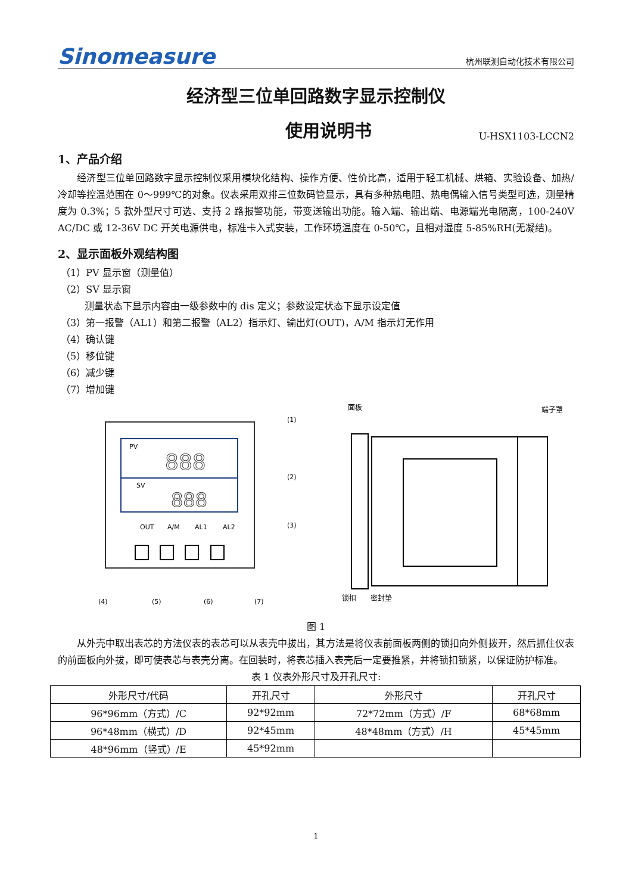Sinomeasure 杭州联测自动化技术有限公司
经济型三位单回路数字显示控制仪
使用说明书 U-HSX1103-LCCN2
1、产品介绍
经济型三位单回路数字显示控制仪采用模块化结构、操作方便、性价比高，适用于轻工机械、烘箱、实验设备、加热/冷却等控温范围在 0～999℃的对象。仪表采用双排三位数码管显示，具有多种热电阻、热电偶输入信号类型可选，测量精度为 0.3%；5 款外型尺寸可选、支持 2 路报警功能，带变送输出功能。输入端、输出端、电源端光电隔离，100-240V AC/DC 或 12-36V DC 开关电源供电，标准卡入式安装，工作环境温度在 0-50℃，且相对湿度 5-85%RH(无凝结)。
2、显示面板外观结构图
（1）PV 显示窗（测量值）
（2）SV 显示窗
测量状态下显示内容由一级参数中的 dis 定义；参数设定状态下显示设定值
（3）第一报警（AL1）和第二报警（AL2）指示灯、输出灯(OUT)，A/M 指示灯无作用
（4）确认键
（5）移位键
（6）减少键
（7）增加键
PV
SV
888
888
OUT
A/M
AL1
AL2
(1)
(2)
(3)
(4)
(5)
(6)
(7)
面板
端子罩
锁扣
密封垫
图 1
从外壳中取出表芯的方法仪表的表芯可以从表壳中拔出，其方法是将仪表前面板两侧的锁扣向外侧拨开，然后抓住仪表的前面板向外拔，即可使表芯与表壳分离。在回装时，将表芯插入表壳后一定要推紧，并将锁扣锁紧，以保证防护标准。
表 1 仪表外形尺寸及开孔尺寸:
| 外形尺寸/代码 | 开孔尺寸 | 外形尺寸 | 开孔尺寸 |
| --- | --- | --- | --- |
| 96*96mm（方式）/C | 92*92mm | 72*72mm（方式）/F | 68*68mm |
| 96*48mm（横式）/D | 92*45mm | 48*48mm（方式）/H | 45*45mm |
| 48*96mm（竖式）/E | 45*92mm | | |
1